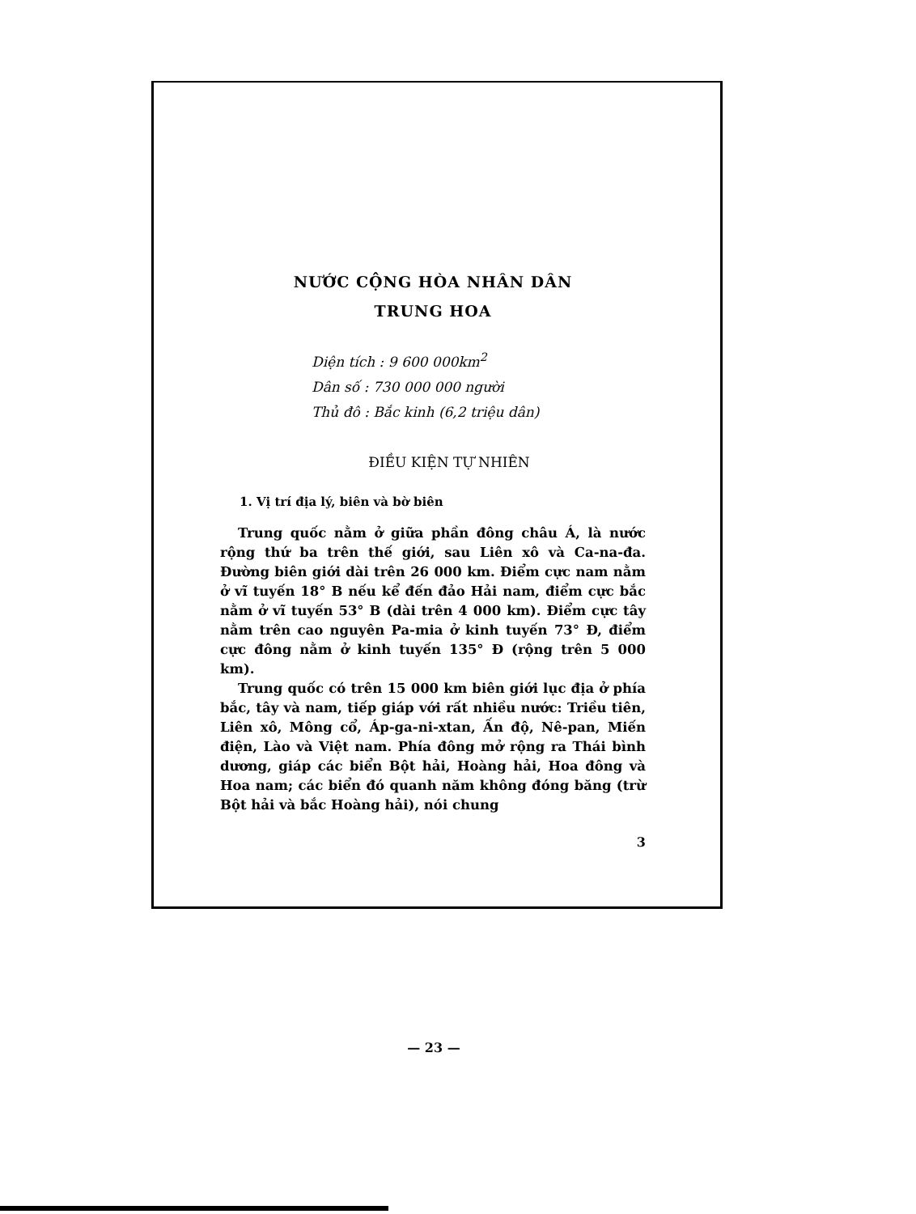NƯỚC CỘNG HÒA NHÂN DÂN
TRUNG HOA
Diện tích : 9 600 000km<sup>2</sup>
Dân số : 730 000 000 người
Thủ đô : Bắc kinh (6,2 triệu dân)
ĐIỀU KIỆN TỰ NHIÊN
1. Vị trí địa lý, biên và bờ biên
Trung quốc nằm ở giữa phần đông châu Á, là nước rộng thứ ba trên thế giới, sau Liên xô và Ca-na-đa. Đường biên giới dài trên 26 000 km. Điểm cực nam nằm ở vĩ tuyến 18° B nếu kể đến đảo Hải nam, điểm cực bắc nằm ở vĩ tuyến 53° B (dài trên 4 000 km). Điểm cực tây nằm trên cao nguyên Pa-mia ở kinh tuyến 73° Đ, điểm cực đông nằm ở kinh tuyến 135° Đ (rộng trên 5 000 km).
Trung quốc có trên 15 000 km biên giới lục địa ở phía bắc, tây và nam, tiếp giáp với rất nhiều nước: Triều tiên, Liên xô, Mông cổ, Áp-ga-ni-xtan, Ấn độ, Nê-pan, Miến điện, Lào và Việt nam. Phía đông mở rộng ra Thái bình dương, giáp các biển Bột hải, Hoàng hải, Hoa đông và Hoa nam; các biển đó quanh năm không đóng băng (trừ Bột hải và bắc Hoàng hải), nói chung
3
— 23 —